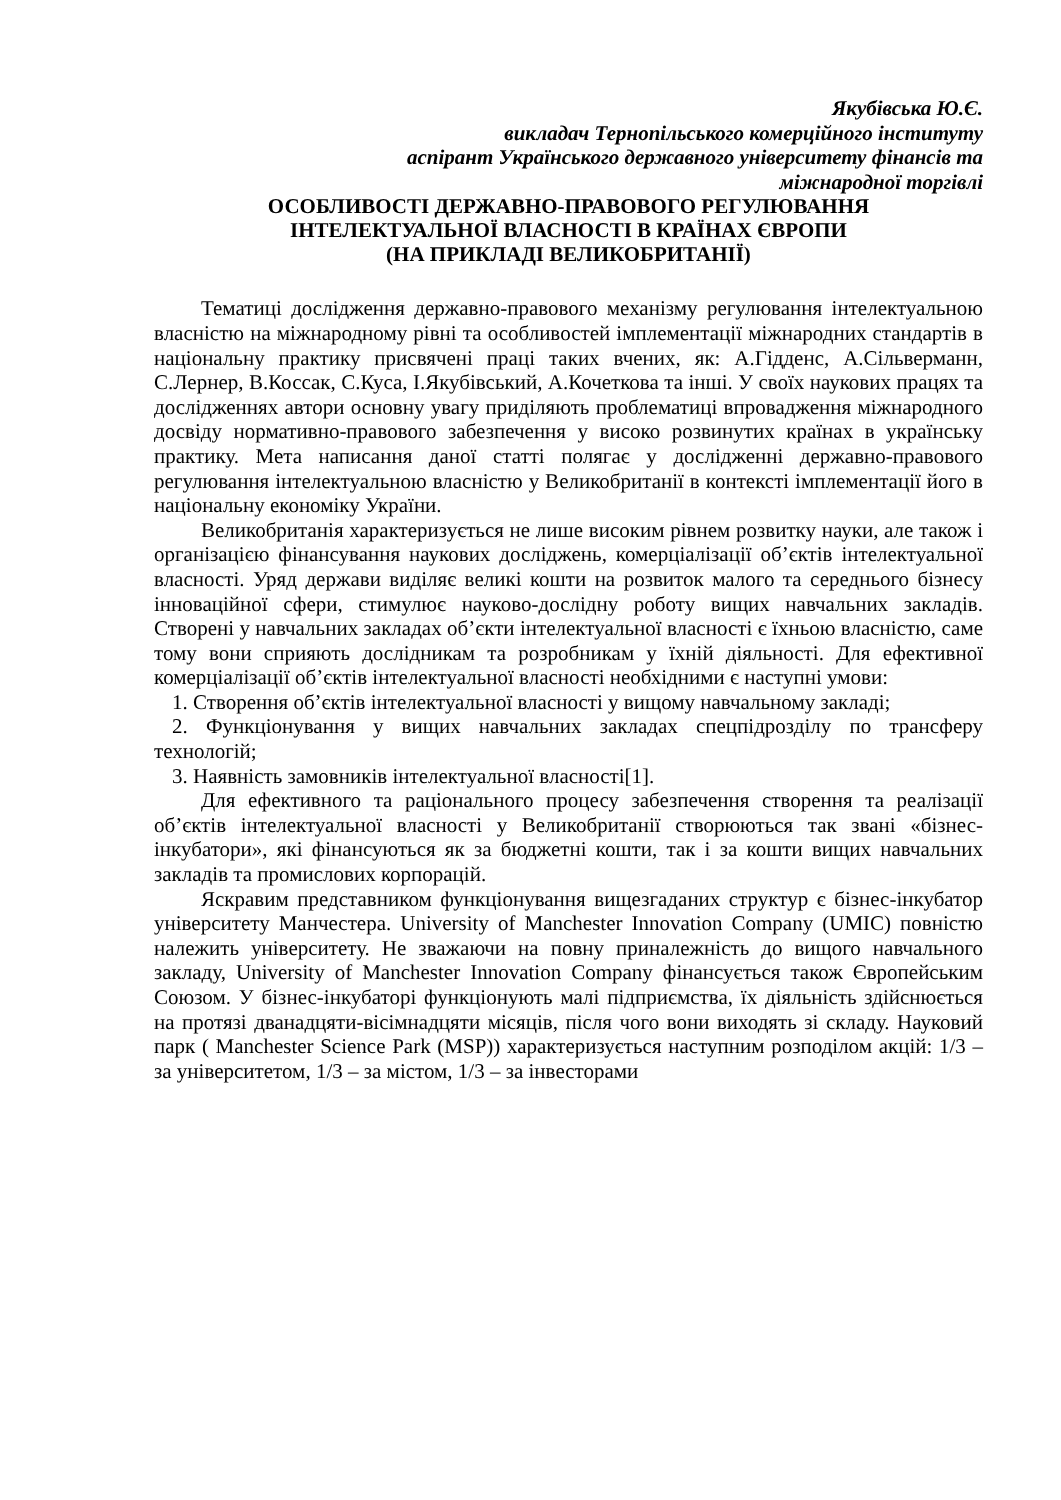Якубівська Ю.Є.
викладач Тернопільського комерційного інституту
аспірант Українського державного університету фінансів та
міжнародної торгівлі
ОСОБЛИВОСТІ ДЕРЖАВНО-ПРАВОВОГО РЕГУЛЮВАННЯ
ІНТЕЛЕКТУАЛЬНОЇ ВЛАСНОСТІ В КРАЇНАХ ЄВРОПИ
(НА ПРИКЛАДІ ВЕЛИКОБРИТАНІЇ)
Тематиці дослідження державно-правового механізму регулювання інтелектуальною власністю на міжнародному рівні та особливостей імплементації міжнародних стандартів в національну практику присвячені праці таких вчених, як: А.Гідденс, А.Сільверманн, С.Лернер, В.Коссак, С.Куса, І.Якубівський, А.Кочеткова та інші. У своїх наукових працях та дослідженнях автори основну увагу приділяють проблематиці впровадження міжнародного досвіду нормативно-правового забезпечення у високо розвинутих країнах в українську практику. Мета написання даної статті полягає у дослідженні державно-правового регулювання інтелектуальною власністю у Великобританії в контексті імплементації його в національну економіку України.
Великобританія характеризується не лише високим рівнем розвитку науки, але також і організацією фінансування наукових досліджень, комерціалізації об’єктів інтелектуальної власності. Уряд держави виділяє великі кошти на розвиток малого та середнього бізнесу інноваційної сфери, стимулює науково-дослідну роботу вищих навчальних закладів. Створені у навчальних закладах об’єкти інтелектуальної власності є їхньою власністю, саме тому вони сприяють дослідникам та розробникам у їхній діяльності. Для ефективної комерціалізації об’єктів інтелектуальної власності необхідними є наступні умови:
1. Створення об’єктів інтелектуальної власності у вищому навчальному закладі;
2. Функціонування у вищих навчальних закладах спецпідрозділу по трансферу технологій;
3. Наявність замовників інтелектуальної власності[1].
Для ефективного та раціонального процесу забезпечення створення та реалізації об’єктів інтелектуальної власності у Великобританії створюються так звані «бізнес-інкубатори», які фінансуються як за бюджетні кошти, так і за кошти вищих навчальних закладів та промислових корпорацій.
Яскравим представником функціонування вищезгаданих структур є бізнес-інкубатор університету Манчестера. University of Manchester Innovation Company (UMIC) повністю належить університету. Не зважаючи на повну приналежність до вищого навчального закладу, University of Manchester Innovation Company фінансується також Європейським Союзом. У бізнес-інкубаторі функціонують малі підприємства, їх діяльність здійснюється на протязі дванадцяти-вісімнадцяти місяців, після чого вони виходять зі складу. Науковий парк ( Manchester Science Park (MSP)) характеризується наступним розподілом акцій: 1/3 – за університетом, 1/3 – за містом, 1/3 – за інвесторами